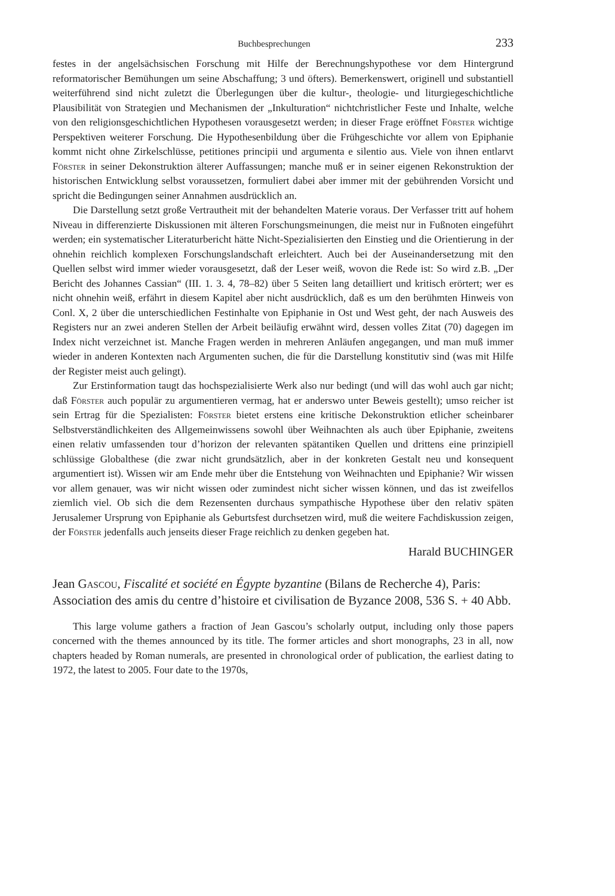Buchbesprechungen 233
festes in der angelsächsischen Forschung mit Hilfe der Berechnungshypothese vor dem Hintergrund reformatorischer Bemühungen um seine Abschaffung; 3 und öfters). Bemerkenswert, originell und substantiell weiterführend sind nicht zuletzt die Überlegungen über die kultur-, theologie- und liturgiegeschichtliche Plausibilität von Strategien und Mechanismen der „Inkulturation“ nichtchristlicher Feste und Inhalte, welche von den religionsgeschichtlichen Hypothesen vorausgesetzt werden; in dieser Frage eröffnet Förster wichtige Perspektiven weiterer Forschung. Die Hypothesenbildung über die Frühgeschichte vor allem von Epiphanie kommt nicht ohne Zirkelschlüsse, petitiones principii und argumenta e silentio aus. Viele von ihnen entlarvt Förster in seiner Dekonstruktion älterer Auffassungen; manche muß er in seiner eigenen Rekonstruktion der historischen Entwicklung selbst voraussetzen, formuliert dabei aber immer mit der gebührenden Vorsicht und spricht die Bedingungen seiner Annahmen ausdrücklich an.
Die Darstellung setzt große Vertrautheit mit der behandelten Materie voraus. Der Verfasser tritt auf hohem Niveau in differenzierte Diskussionen mit älteren Forschungsmeinungen, die meist nur in Fußnoten eingeführt werden; ein systematischer Literaturbericht hätte Nicht-Spezialisierten den Einstieg und die Orientierung in der ohnehin reichlich komplexen Forschungslandschaft erleichtert. Auch bei der Auseinandersetzung mit den Quellen selbst wird immer wieder vorausgesetzt, daß der Leser weiß, wovon die Rede ist: So wird z.B. „Der Bericht des Johannes Cassian“ (III. 1. 3. 4, 78–82) über 5 Seiten lang detailliert und kritisch erörtert; wer es nicht ohnehin weiß, erfährt in diesem Kapitel aber nicht ausdrücklich, daß es um den berühmten Hinweis von Conl. X, 2 über die unterschiedlichen Festinhalte von Epiphanie in Ost und West geht, der nach Ausweis des Registers nur an zwei anderen Stellen der Arbeit beiläufig erwähnt wird, dessen volles Zitat (70) dagegen im Index nicht verzeichnet ist. Manche Fragen werden in mehreren Anläufen angegangen, und man muß immer wieder in anderen Kontexten nach Argumenten suchen, die für die Darstellung konstitutiv sind (was mit Hilfe der Register meist auch gelingt).
Zur Erstinformation taugt das hochspezialisierte Werk also nur bedingt (und will das wohl auch gar nicht; daß Förster auch populär zu argumentieren vermag, hat er anderswo unter Beweis gestellt); umso reicher ist sein Ertrag für die Spezialisten: Förster bietet erstens eine kritische Dekonstruktion etlicher scheinbarer Selbstverständlichkeiten des Allgemeinwissens sowohl über Weihnachten als auch über Epiphanie, zweitens einen relativ umfassenden tour d’horizon der relevanten spätantiken Quellen und drittens eine prinzipiell schlüssige Globalthese (die zwar nicht grundsätzlich, aber in der konkreten Gestalt neu und konsequent argumentiert ist). Wissen wir am Ende mehr über die Entstehung von Weihnachten und Epiphanie? Wir wissen vor allem genauer, was wir nicht wissen oder zumindest nicht sicher wissen können, und das ist zweifellos ziemlich viel. Ob sich die dem Rezensenten durchaus sympathische Hypothese über den relativ späten Jerusalemer Ursprung von Epiphanie als Geburtsfest durchsetzen wird, muß die weitere Fachdiskussion zeigen, der Förster jedenfalls auch jenseits dieser Frage reichlich zu denken gegeben hat.
Harald BUCHINGER
Jean Gascou, Fiscalité et société en Égypte byzantine (Bilans de Recherche 4), Paris: Association des amis du centre d’histoire et civilisation de Byzance 2008, 536 S. + 40 Abb.
This large volume gathers a fraction of Jean Gascou’s scholarly output, including only those papers concerned with the themes announced by its title. The former articles and short monographs, 23 in all, now chapters headed by Roman numerals, are presented in chronological order of publication, the earliest dating to 1972, the latest to 2005. Four date to the 1970s,